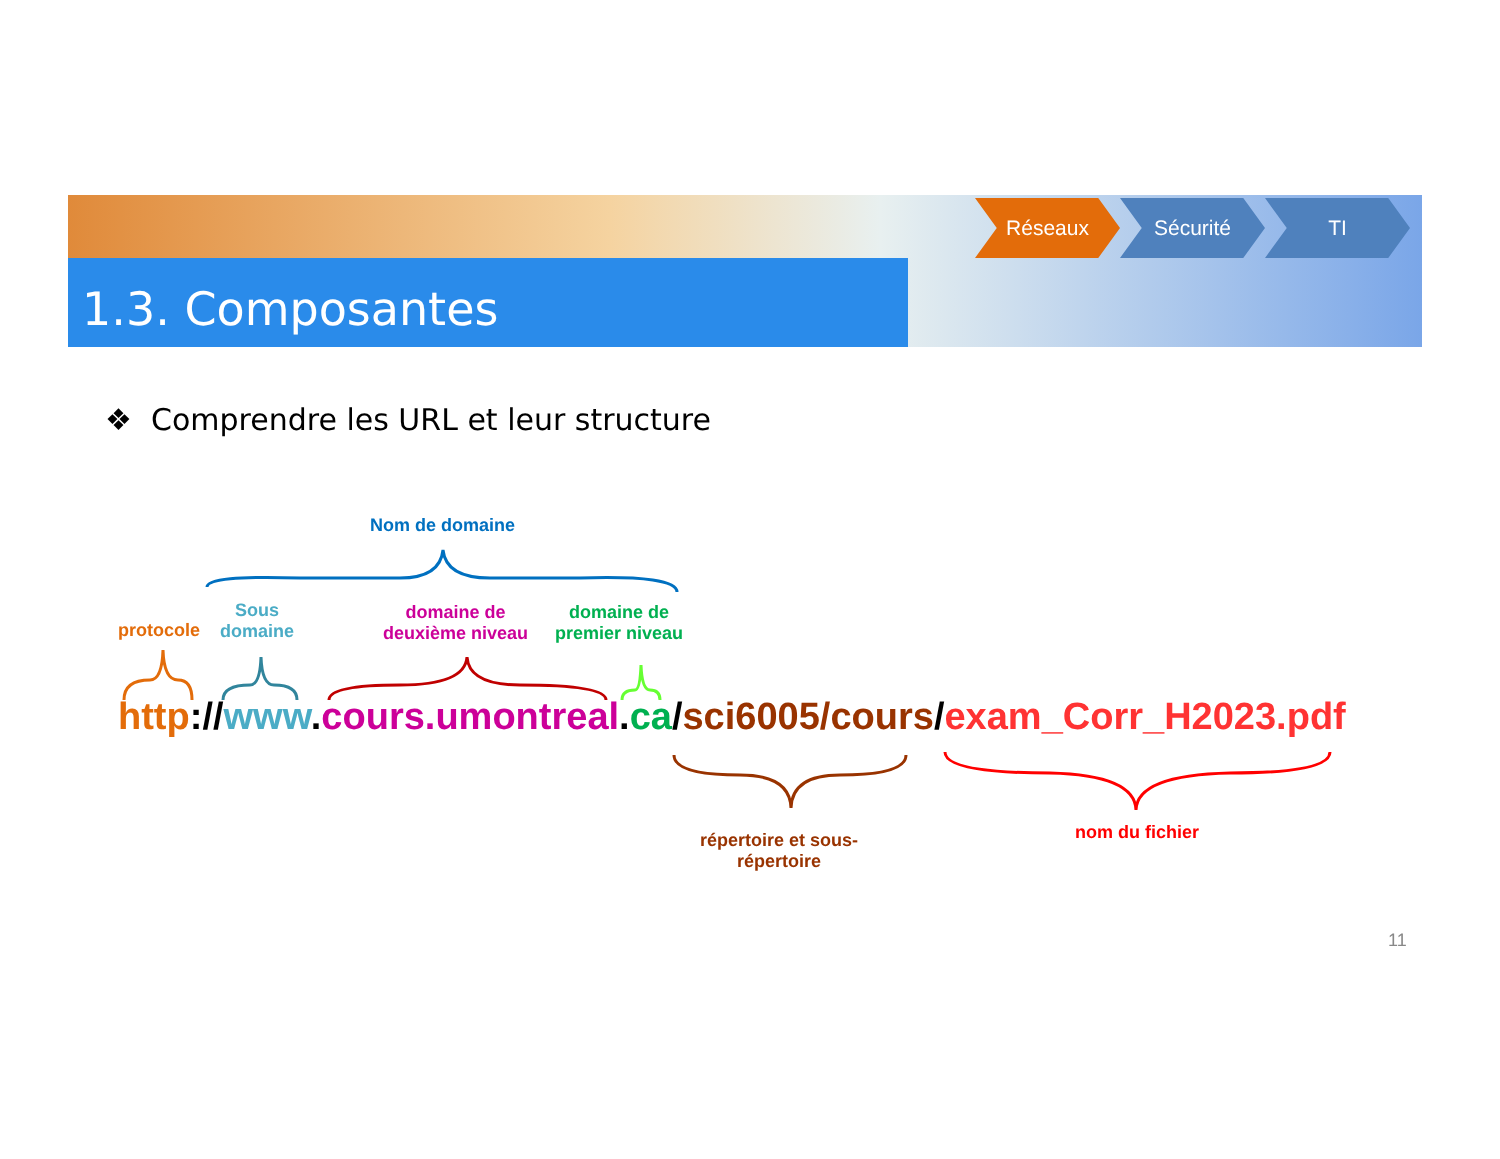1.3. Composantes
Réseaux Sécurité TI
❖ Comprendre les URL et leur structure
Nom de domaine
protocole
Sous
domaine
domaine de
deuxième niveau
domaine de
premier niveau
http://www.cours.umontreal.ca/sci6005/cours/exam_Corr_H2023.pdf
répertoire et sous-
répertoire
nom du fichier
11